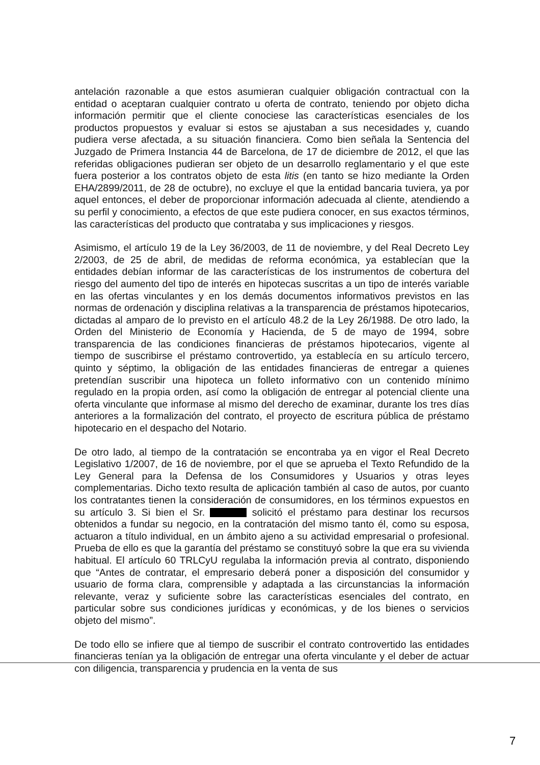antelación razonable a que estos asumieran cualquier obligación contractual con la entidad o aceptaran cualquier contrato u oferta de contrato, teniendo por objeto dicha información permitir que el cliente conociese las características esenciales de los productos propuestos y evaluar si estos se ajustaban a sus necesidades y, cuando pudiera verse afectada, a su situación financiera. Como bien señala la Sentencia del Juzgado de Primera Instancia 44 de Barcelona, de 17 de diciembre de 2012, el que las referidas obligaciones pudieran ser objeto de un desarrollo reglamentario y el que este fuera posterior a los contratos objeto de esta litis (en tanto se hizo mediante la Orden EHA/2899/2011, de 28 de octubre), no excluye el que la entidad bancaria tuviera, ya por aquel entonces, el deber de proporcionar información adecuada al cliente, atendiendo a su perfil y conocimiento, a efectos de que este pudiera conocer, en sus exactos términos, las características del producto que contrataba y sus implicaciones y riesgos.
Asimismo, el artículo 19 de la Ley 36/2003, de 11 de noviembre, y del Real Decreto Ley 2/2003, de 25 de abril, de medidas de reforma económica, ya establecían que la entidades debían informar de las características de los instrumentos de cobertura del riesgo del aumento del tipo de interés en hipotecas suscritas a un tipo de interés variable en las ofertas vinculantes y en los demás documentos informativos previstos en las normas de ordenación y disciplina relativas a la transparencia de préstamos hipotecarios, dictadas al amparo de lo previsto en el artículo 48.2 de la Ley 26/1988. De otro lado, la Orden del Ministerio de Economía y Hacienda, de 5 de mayo de 1994, sobre transparencia de las condiciones financieras de préstamos hipotecarios, vigente al tiempo de suscribirse el préstamo controvertido, ya establecía en su artículo tercero, quinto y séptimo, la obligación de las entidades financieras de entregar a quienes pretendían suscribir una hipoteca un folleto informativo con un contenido mínimo regulado en la propia orden, así como la obligación de entregar al potencial cliente una oferta vinculante que informase al mismo del derecho de examinar, durante los tres días anteriores a la formalización del contrato, el proyecto de escritura pública de préstamo hipotecario en el despacho del Notario.
De otro lado, al tiempo de la contratación se encontraba ya en vigor el Real Decreto Legislativo 1/2007, de 16 de noviembre, por el que se aprueba el Texto Refundido de la Ley General para la Defensa de los Consumidores y Usuarios y otras leyes complementarias. Dicho texto resulta de aplicación también al caso de autos, por cuanto los contratantes tienen la consideración de consumidores, en los términos expuestos en su artículo 3. Si bien el Sr. solicitó el préstamo para destinar los recursos obtenidos a fundar su negocio, en la contratación del mismo tanto él, como su esposa, actuaron a título individual, en un ámbito ajeno a su actividad empresarial o profesional. Prueba de ello es que la garantía del préstamo se constituyó sobre la que era su vivienda habitual. El artículo 60 TRLCyU regulaba la información previa al contrato, disponiendo que “Antes de contratar, el empresario deberá poner a disposición del consumidor y usuario de forma clara, comprensible y adaptada a las circunstancias la información relevante, veraz y suficiente sobre las características esenciales del contrato, en particular sobre sus condiciones jurídicas y económicas, y de los bienes o servicios objeto del mismo”.
De todo ello se infiere que al tiempo de suscribir el contrato controvertido las entidades financieras tenían ya la obligación de entregar una oferta vinculante y el deber de actuar con diligencia, transparencia y prudencia en la venta de sus
7